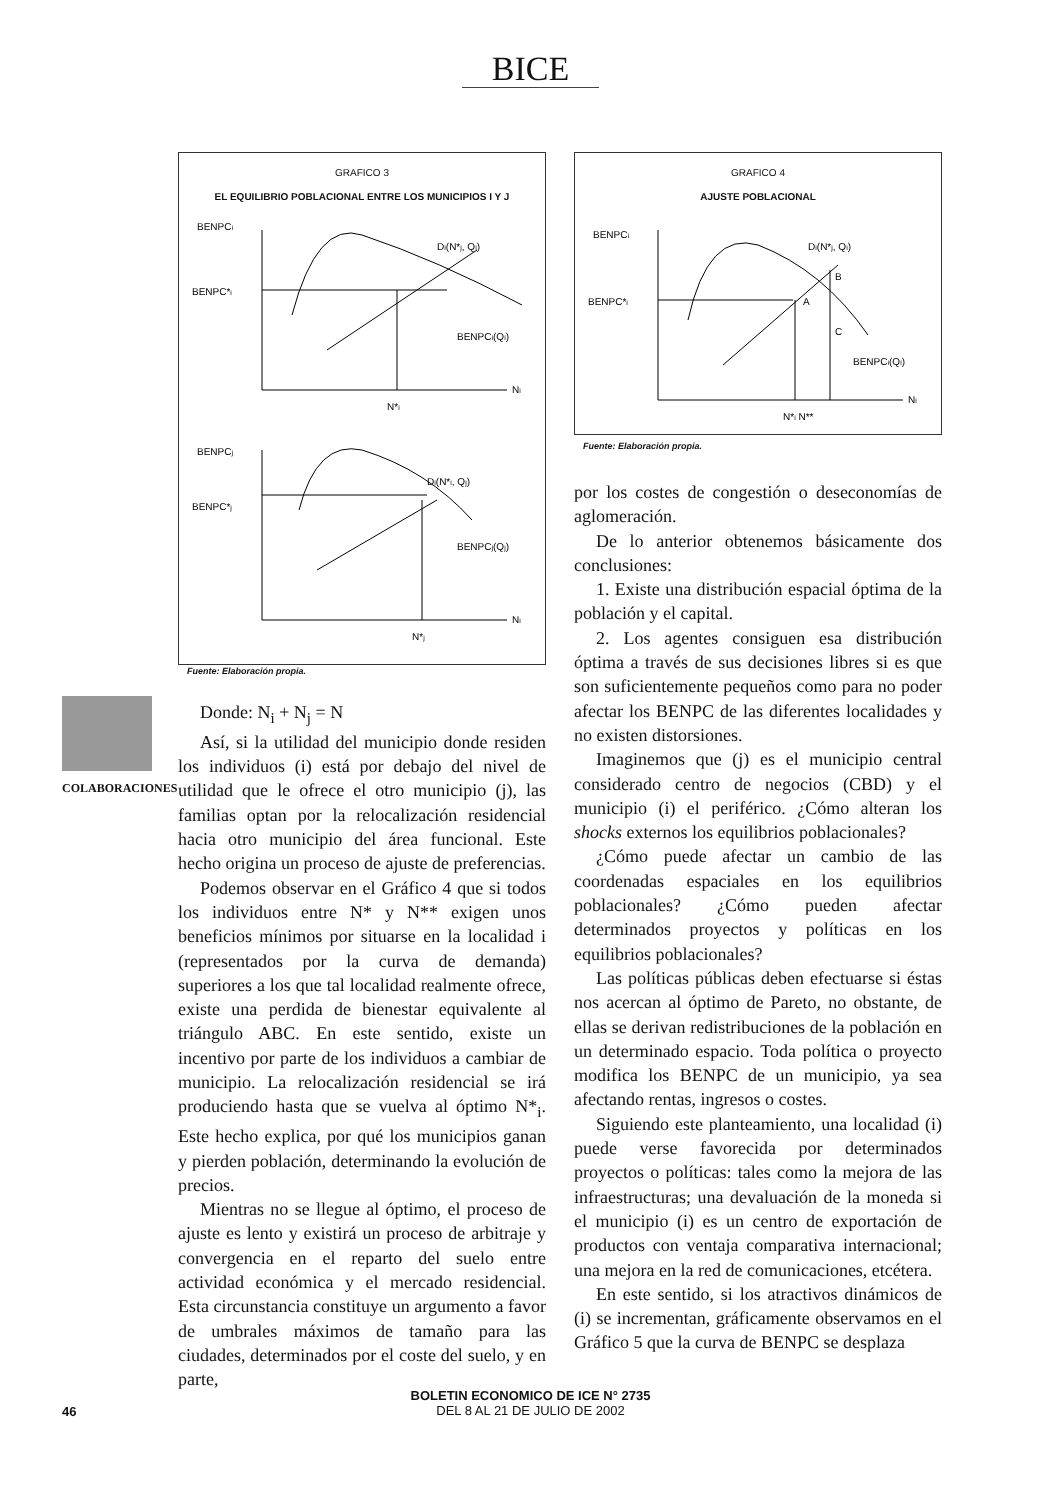BICE
COLABORACIONES
GRAFICO 3
EL EQUILIBRIO POBLACIONAL ENTRE LOS MUNICIPIOS I Y J
BENPCi
BENPC*i
Di(N*j, Qi)
BENPCi(Qi)
Ni
N*i
BENPCj
BENPC*j
Di(N*i, Qj)
BENPCj(Qj)
Ni
N*j
Fuente: Elaboración propia.
Donde: N<sub>i</sub> + N<sub>j</sub> = N
Así, si la utilidad del municipio donde residen los individuos (i) está por debajo del nivel de utilidad que le ofrece el otro municipio (j), las familias optan por la relocalización residencial hacia otro municipio del área funcional. Este hecho origina un proceso de ajuste de preferencias.
Podemos observar en el Gráfico 4 que si todos los individuos entre N* y N** exigen unos beneficios mínimos por situarse en la localidad i (representados por la curva de demanda) superiores a los que tal localidad realmente ofrece, existe una perdida de bienestar equivalente al triángulo ABC. En este sentido, existe un incentivo por parte de los individuos a cambiar de municipio. La relocalización residencial se irá produciendo hasta que se vuelva al óptimo N*<sub>i</sub>. Este hecho explica, por qué los municipios ganan y pierden población, determinando la evolución de precios.
Mientras no se llegue al óptimo, el proceso de ajuste es lento y existirá un proceso de arbitraje y convergencia en el reparto del suelo entre actividad económica y el mercado residencial. Esta circunstancia constituye un argumento a favor de umbrales máximos de tamaño para las ciudades, determinados por el coste del suelo, y en parte,
GRAFICO 4
AJUSTE POBLACIONAL
BENPCi
BENPC*i
Di(N*j, Qi)
B
A
C
BENPCi(Qi)
Ni
N*i N**
Fuente: Elaboración propia.
por los costes de congestión o deseconomías de aglomeración.
De lo anterior obtenemos básicamente dos conclusiones:
1. Existe una distribución espacial óptima de la población y el capital.
2. Los agentes consiguen esa distribución óptima a través de sus decisiones libres si es que son suficientemente pequeños como para no poder afectar los BENPC de las diferentes localidades y no existen distorsiones.
Imaginemos que (j) es el municipio central considerado centro de negocios (CBD) y el municipio (i) el periférico. ¿Cómo alteran los shocks externos los equilibrios poblacionales?
¿Cómo puede afectar un cambio de las coordenadas espaciales en los equilibrios poblacionales? ¿Cómo pueden afectar determinados proyectos y políticas en los equilibrios poblacionales?
Las políticas públicas deben efectuarse si éstas nos acercan al óptimo de Pareto, no obstante, de ellas se derivan redistribuciones de la población en un determinado espacio. Toda política o proyecto modifica los BENPC de un municipio, ya sea afectando rentas, ingresos o costes.
Siguiendo este planteamiento, una localidad (i) puede verse favorecida por determinados proyectos o políticas: tales como la mejora de las infraestructuras; una devaluación de la moneda si el municipio (i) es un centro de exportación de productos con ventaja comparativa internacional; una mejora en la red de comunicaciones, etcétera.
En este sentido, si los atractivos dinámicos de (i) se incrementan, gráficamente observamos en el Gráfico 5 que la curva de BENPC se desplaza
46
BOLETIN ECONOMICO DE ICE N° 2735
DEL 8 AL 21 DE JULIO DE 2002